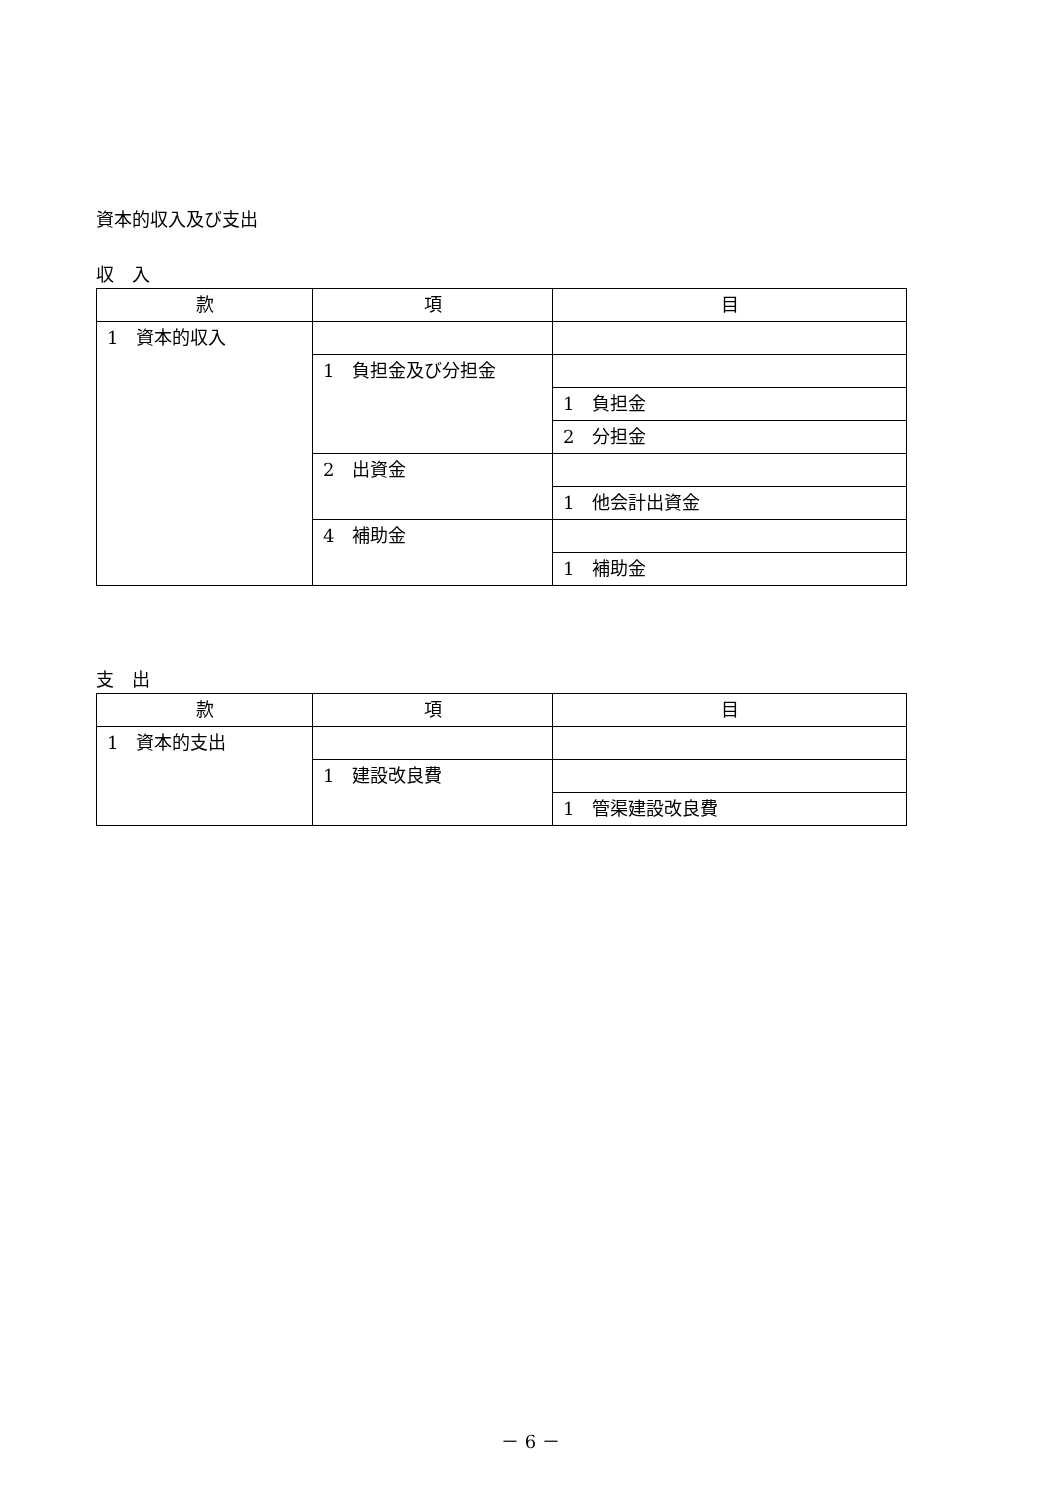資本的収入及び支出
収　入
| 款 | 項 | 目 |
| --- | --- | --- |
| 1 資本的収入 | | |
| | 1 負担金及び分担金 | |
| | | 1 負担金 |
| | | 2 分担金 |
| | 2 出資金 | |
| | | 1 他会計出資金 |
| | 4 補助金 | |
| | | 1 補助金 |
支　出
| 款 | 項 | 目 |
| --- | --- | --- |
| 1 資本的支出 | | |
| | 1 建設改良費 | |
| | | 1 管渠建設改良費 |
－ 6 －